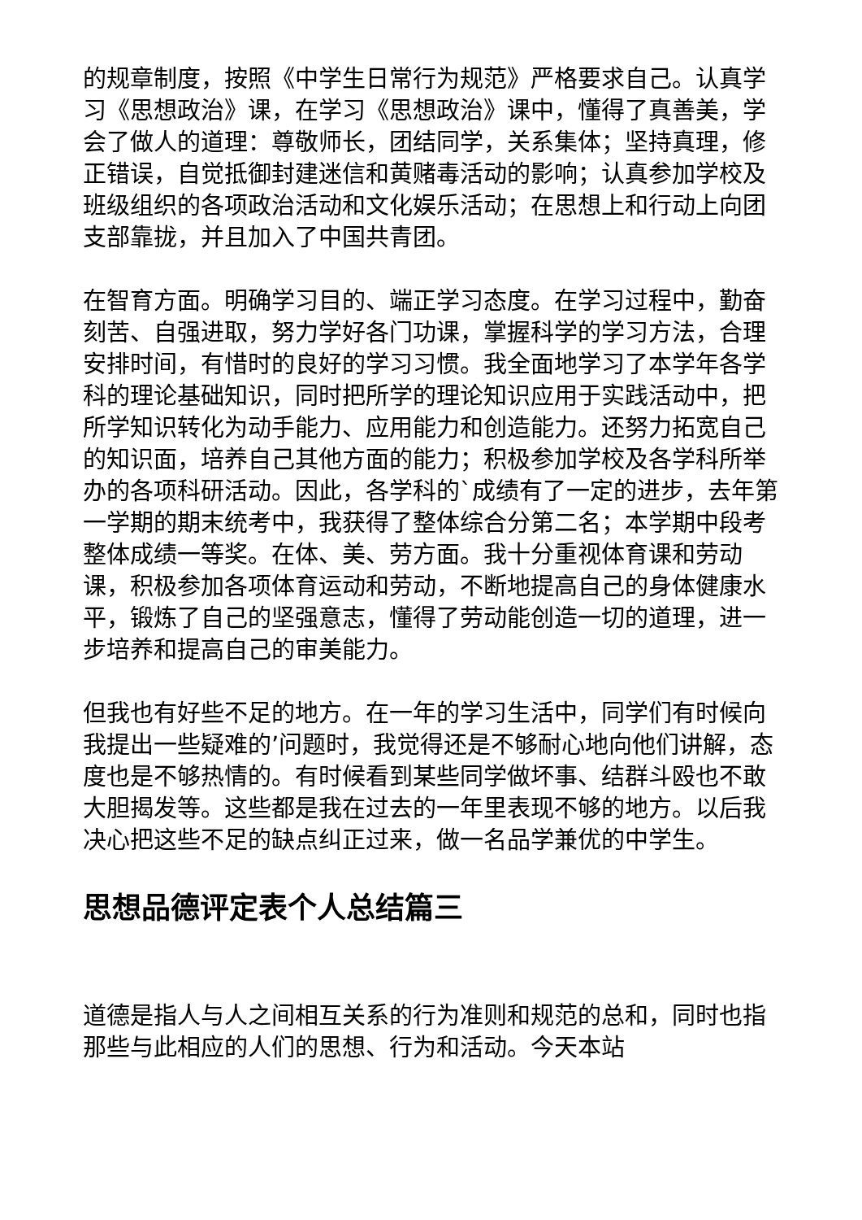的规章制度，按照《中学生日常行为规范》严格要求自己。认真学习《思想政治》课，在学习《思想政治》课中，懂得了真善美，学会了做人的道理：尊敬师长，团结同学，关系集体；坚持真理，修正错误，自觉抵御封建迷信和黄赌毒活动的影响；认真参加学校及班级组织的各项政治活动和文化娱乐活动；在思想上和行动上向团支部靠拢，并且加入了中国共青团。
在智育方面。明确学习目的、端正学习态度。在学习过程中，勤奋刻苦、自强进取，努力学好各门功课，掌握科学的学习方法，合理安排时间，有惜时的良好的学习习惯。我全面地学习了本学年各学科的理论基础知识，同时把所学的理论知识应用于实践活动中，把所学知识转化为动手能力、应用能力和创造能力。还努力拓宽自己的知识面，培养自己其他方面的能力；积极参加学校及各学科所举办的各项科研活动。因此，各学科的`成绩有了一定的进步，去年第一学期的期末统考中，我获得了整体综合分第二名；本学期中段考整体成绩一等奖。在体、美、劳方面。我十分重视体育课和劳动课，积极参加各项体育运动和劳动，不断地提高自己的身体健康水平，锻炼了自己的坚强意志，懂得了劳动能创造一切的道理，进一步培养和提高自己的审美能力。
但我也有好些不足的地方。在一年的学习生活中，同学们有时候向我提出一些疑难的’问题时，我觉得还是不够耐心地向他们讲解，态度也是不够热情的。有时候看到某些同学做坏事、结群斗殴也不敢大胆揭发等。这些都是我在过去的一年里表现不够的地方。以后我决心把这些不足的缺点纠正过来，做一名品学兼优的中学生。
思想品德评定表个人总结篇三
道德是指人与人之间相互关系的行为准则和规范的总和，同时也指那些与此相应的人们的思想、行为和活动。今天本站